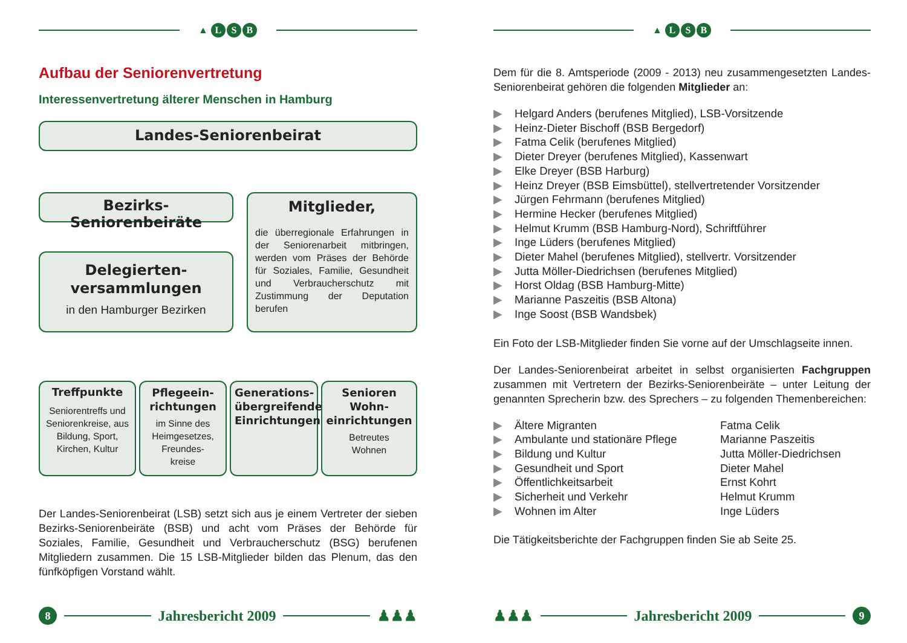▲ L S B
Aufbau der Seniorenvertretung
Interessenvertretung älterer Menschen in Hamburg
Landes-Seniorenbeirat
Bezirks-Seniorenbeiräte
Delegierten-
versammlungen
in den Hamburger Bezirken
Mitglieder,
die überregionale Erfahrungen in der Seniorenarbeit mitbringen, werden vom Präses der Behörde für Soziales, Familie, Gesundheit und Verbraucherschutz mit Zustimmung der Deputation berufen
Treffpunkte
Seniorentreffs und Senioren­kreise, aus Bildung, Sport, Kirchen, Kultur
Pflegeein-
richtungen
im Sinne des Heimgesetzes, Freundes-
kreise
Generations-
übergreifende
Einrichtungen
Senioren
Wohn-
einrichtungen
Betreutes
Wohnen
Der Landes-Seniorenbeirat (LSB) setzt sich aus je einem Vertreter der sieben Bezirks-Seniorenbeiräte (BSB) und acht vom Präses der Behörde für Soziales, Familie, Gesundheit und Verbraucherschutz (BSG) berufenen Mitgliedern zusammen. Die 15 LSB-Mitglieder bilden das Plenum, das den fünfköpfigen Vorstand wählt.
8
Jahresbericht 2009
♟♟♟
▲ L S B
Dem für die 8. Amtsperiode (2009 - 2013) neu zusammengesetzten Landes-Seniorenbeirat gehören die folgenden Mitglieder an:
▶ Helgard Anders (berufenes Mitglied), LSB-Vorsitzende
▶ Heinz-Dieter Bischoff (BSB Bergedorf)
▶ Fatma Celik (berufenes Mitglied)
▶ Dieter Dreyer (berufenes Mitglied), Kassenwart
▶ Elke Dreyer (BSB Harburg)
▶ Heinz Dreyer (BSB Eimsbüttel), stellvertretender Vorsitzender
▶ Jürgen Fehrmann (berufenes Mitglied)
▶ Hermine Hecker (berufenes Mitglied)
▶ Helmut Krumm (BSB Hamburg-Nord), Schriftführer
▶ Inge Lüders (berufenes Mitglied)
▶ Dieter Mahel (berufenes Mitglied), stellvertr. Vorsitzender
▶ Jutta Möller-Diedrichsen (berufenes Mitglied)
▶ Horst Oldag (BSB Hamburg-Mitte)
▶ Marianne Paszeitis (BSB Altona)
▶ Inge Soost (BSB Wandsbek)
Ein Foto der LSB-Mitglieder finden Sie vorne auf der Umschlag­seite innen.
Der Landes-Seniorenbeirat arbeitet in selbst organisierten Fach­gruppen zusammen mit Vertretern der Bezirks-Seniorenbeiräte – unter Leitung der genannten Sprecherin bzw. des Sprechers – zu folgenden Themenbereichen:
▶ Ältere Migranten Fatma Celik
▶ Ambulante und stationäre Pflege Marianne Paszeitis
▶ Bildung und Kultur Jutta Möller-Diedrichsen
▶ Gesundheit und Sport Dieter Mahel
▶ Öffentlichkeitsarbeit Ernst Kohrt
▶ Sicherheit und Verkehr Helmut Krumm
▶ Wohnen im Alter Inge Lüders
Die Tätigkeitsberichte der Fachgruppen finden Sie ab Seite 25.
♟♟♟
Jahresbericht 2009
9